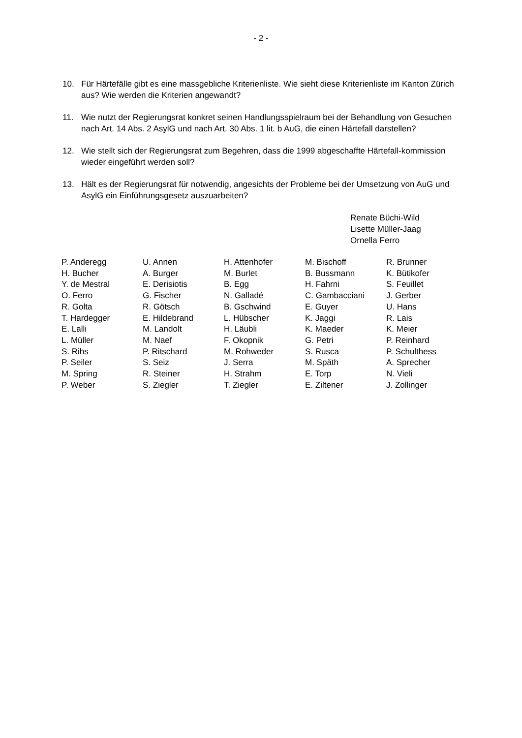- 2 -
10. Für Härtefälle gibt es eine massgebliche Kriterienliste. Wie sieht diese Kriterienliste im Kanton Zürich aus? Wie werden die Kriterien angewandt?
11. Wie nutzt der Regierungsrat konkret seinen Handlungsspielraum bei der Behandlung von Gesuchen nach Art. 14 Abs. 2 AsylG und nach Art. 30 Abs. 1 lit. b AuG, die einen Härtefall darstellen?
12. Wie stellt sich der Regierungsrat zum Begehren, dass die 1999 abgeschaffte Härtefall-kommission wieder eingeführt werden soll?
13. Hält es der Regierungsrat für notwendig, angesichts der Probleme bei der Umsetzung von AuG und AsylG ein Einführungsgesetz auszuarbeiten?
Renate Büchi-Wild
Lisette Müller-Jaag
Ornella Ferro
| P. Anderegg | U. Annen | H. Attenhofer | M. Bischoff | R. Brunner |
| H. Bucher | A. Burger | M. Burlet | B. Bussmann | K. Bütikofer |
| Y. de Mestral | E. Derisiotis | B. Egg | H. Fahrni | S. Feuillet |
| O. Ferro | G. Fischer | N. Galladé | C. Gambacciani | J. Gerber |
| R. Golta | R. Götsch | B. Gschwind | E. Guyer | U. Hans |
| T. Hardegger | E. Hildebrand | L. Hübscher | K. Jaggi | R. Lais |
| E. Lalli | M. Landolt | H. Läubli | K. Maeder | K. Meier |
| L. Müller | M. Naef | F. Okopnik | G. Petri | P. Reinhard |
| S. Rihs | P. Ritschard | M. Rohweder | S. Rusca | P. Schulthess |
| P. Seiler | S. Seiz | J. Serra | M. Späth | A. Sprecher |
| M. Spring | R. Steiner | H. Strahm | E. Torp | N. Vieli |
| P. Weber | S. Ziegler | T. Ziegler | E. Ziltener | J. Zollinger |